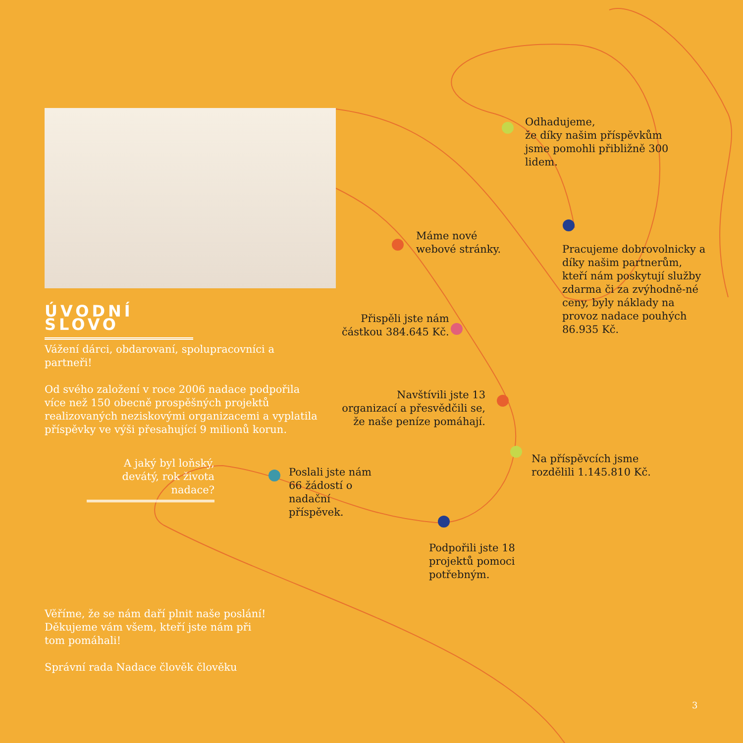ÚVODNÍ SLOVO
Vážení dárci, obdarovaní, spolupracovníci a partneři!
Od svého založení v roce 2006 nadace podpořila více než 150 obecně prospěšných projektů realizovaných neziskovými organizacemi a vyplatila příspěvky ve výši přesahující 9 milionů korun.
A jaký byl loňský, devátý, rok života nadace?
Věříme, že se nám daří plnit naše poslání! Děkujeme vám všem, kteří jste nám při tom pomáhali!
Správní rada Nadace člověk člověku
Odhadujeme,
že díky našim příspěvkům jsme pomohli přibližně 300 lidem.
Pracujeme dobrovolnicky a díky našim partnerům, kteří nám poskytují služby zdarma či za zvýhodně-né ceny, byly náklady na provoz nadace pouhých 86.935 Kč.
Máme nové
webové stránky.
Přispěli jste nám
částkou 384.645 Kč.
Navštívili jste 13 organizací a přesvědčili se, že naše peníze pomáhají.
Na příspěvcích jsme
rozdělili 1.145.810 Kč.
Poslali jste nám 66 žádostí o nadační příspěvek.
Podpořili jste 18 projektů pomoci potřebným.
3